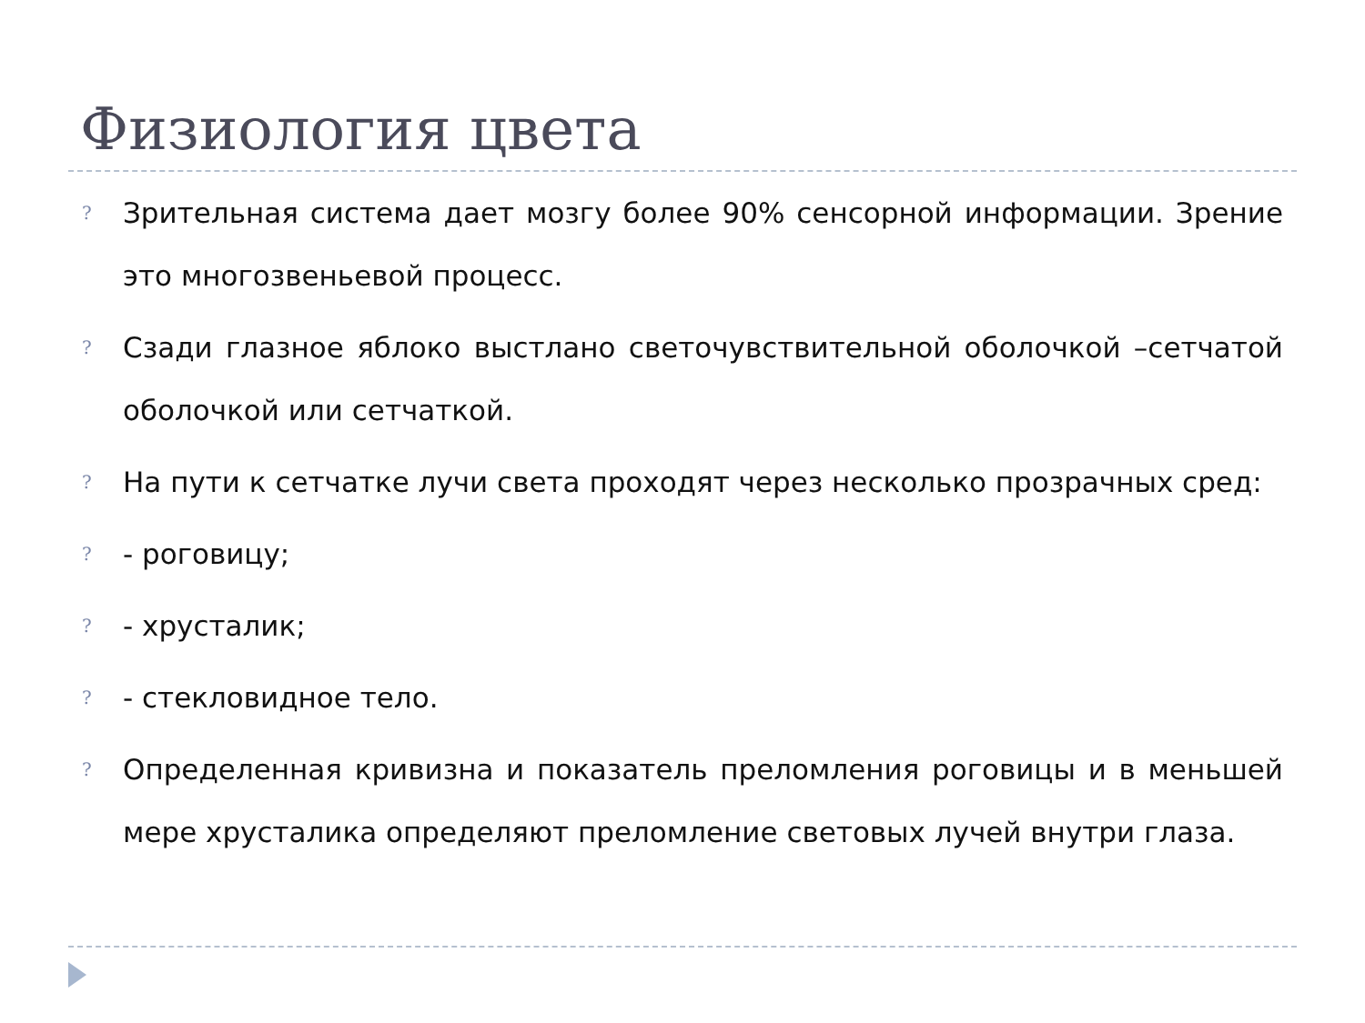Физиология цвета
? Зрительная система дает мозгу более 90% сенсорной информации. Зрение это многозвеньевой процесс.
? Сзади глазное яблоко выстлано светочувствительной оболочкой –сетчатой оболочкой или сетчаткой.
? На пути к сетчатке лучи света проходят через несколько прозрачных сред:
? - роговицу;
? - хрусталик;
? - стекловидное тело.
? Определенная кривизна и показатель преломления роговицы и в меньшей мере хрусталика определяют преломление световых лучей внутри глаза.